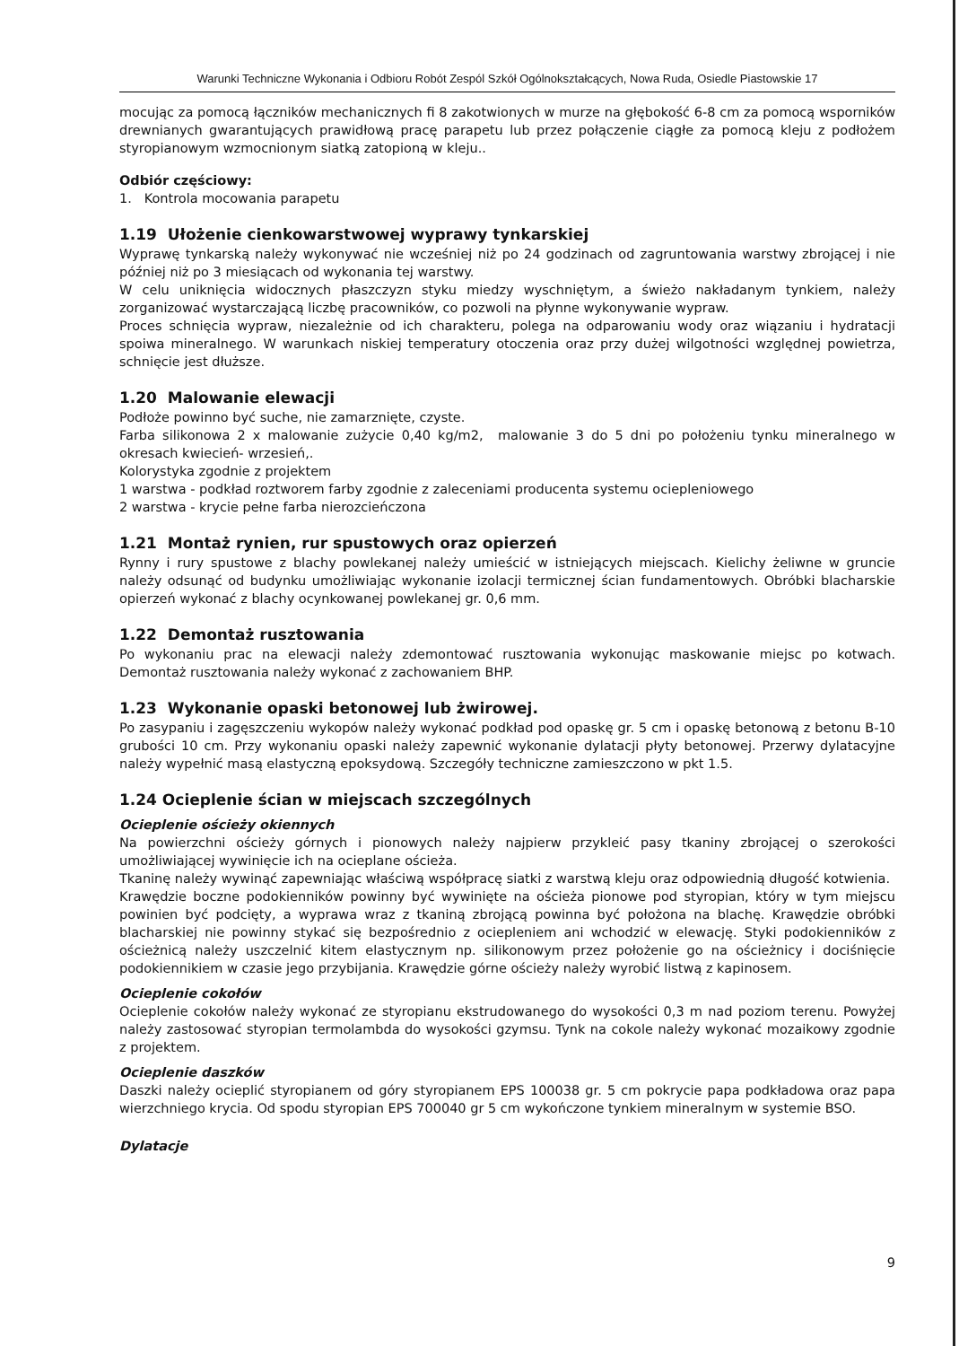Warunki Techniczne Wykonania i Odbioru Robót Zespól Szkół Ogólnokształcących, Nowa Ruda, Osiedle Piastowskie 17
mocując za pomocą łączników mechanicznych fi 8 zakotwionych w murze na głębokość 6-8 cm za pomocą wsporników drewnianych gwarantujących prawidłową pracę parapetu lub przez połączenie ciągłe za pomocą kleju z podłożem styropianowym wzmocnionym siatką zatopioną w kleju..
Odbiór częściowy:
1. Kontrola mocowania parapetu
1.19 Ułożenie cienkowarstwowej wyprawy tynkarskiej
Wyprawę tynkarską należy wykonywać nie wcześniej niż po 24 godzinach od zagruntowania warstwy zbrojącej i nie później niż po 3 miesiącach od wykonania tej warstwy.
W celu uniknięcia widocznych płaszczyzn styku miedzy wyschniętym, a świeżo nakładanym tynkiem, należy zorganizować wystarczającą liczbę pracowników, co pozwoli na płynne wykonywanie wypraw.
Proces schnięcia wypraw, niezależnie od ich charakteru, polega na odparowaniu wody oraz wiązaniu i hydratacji spoiwa mineralnego. W warunkach niskiej temperatury otoczenia oraz przy dużej wilgotności względnej powietrza, schnięcie jest dłuższe.
1.20 Malowanie elewacji
Podłoże powinno być suche, nie zamarznięte, czyste.
Farba silikonowa 2 x malowanie zużycie 0,40 kg/m2, malowanie 3 do 5 dni po położeniu tynku mineralnego w okresach kwiecień- wrzesień,.
Kolorystyka zgodnie z projektem
1 warstwa - podkład roztworem farby zgodnie z zaleceniami producenta systemu ociepleniowego
2 warstwa - krycie pełne farba nierozcieńczona
1.21 Montaż rynien, rur spustowych oraz opierzeń
Rynny i rury spustowe z blachy powlekanej należy umieścić w istniejących miejscach. Kielichy żeliwne w gruncie należy odsunąć od budynku umożliwiając wykonanie izolacji termicznej ścian fundamentowych. Obróbki blacharskie opierzeń wykonać z blachy ocynkowanej powlekanej gr. 0,6 mm.
1.22 Demontaż rusztowania
Po wykonaniu prac na elewacji należy zdemontować rusztowania wykonując maskowanie miejsc po kotwach. Demontaż rusztowania należy wykonać z zachowaniem BHP.
1.23 Wykonanie opaski betonowej lub żwirowej.
Po zasypaniu i zagęszczeniu wykopów należy wykonać podkład pod opaskę gr. 5 cm i opaskę betonową z betonu B-10 grubości 10 cm. Przy wykonaniu opaski należy zapewnić wykonanie dylatacji płyty betonowej. Przerwy dylatacyjne należy wypełnić masą elastyczną epoksydową. Szczegóły techniczne zamieszczono w pkt 1.5.
1.24 Ocieplenie ścian w miejscach szczególnych
Ocieplenie ościeży okiennych
Na powierzchni ościeży górnych i pionowych należy najpierw przykleić pasy tkaniny zbrojącej o szerokości umożliwiającej wywinięcie ich na ocieplane ościeża.
Tkaninę należy wywinąć zapewniając właściwą współpracę siatki z warstwą kleju oraz odpowiednią długość kotwienia.
Krawędzie boczne podokienników powinny być wywinięte na ościeża pionowe pod styropian, który w tym miejscu powinien być podcięty, a wyprawa wraz z tkaniną zbrojącą powinna być położona na blachę. Krawędzie obróbki blacharskiej nie powinny stykać się bezpośrednio z ociepleniem ani wchodzić w elewację. Styki podokienników z ościeżnicą należy uszczelnić kitem elastycznym np. silikonowym przez położenie go na ościeżnicy i dociśnięcie podokiennikiem w czasie jego przybijania. Krawędzie górne ościeży należy wyrobić listwą z kapinosem.
Ocieplenie cokołów
Ocieplenie cokołów należy wykonać ze styropianu ekstrudowanego do wysokości 0,3 m nad poziom terenu. Powyżej należy zastosować styropian termolambda do wysokości gzymsu. Tynk na cokole należy wykonać mozaikowy zgodnie z projektem.
Ocieplenie daszków
Daszki należy ocieplić styropianem od góry styropianem EPS 100038 gr. 5 cm pokrycie papa podkładowa oraz papa wierzchniego krycia. Od spodu styropian EPS 700040 gr 5 cm wykończone tynkiem mineralnym w systemie BSO.
Dylatacje
9